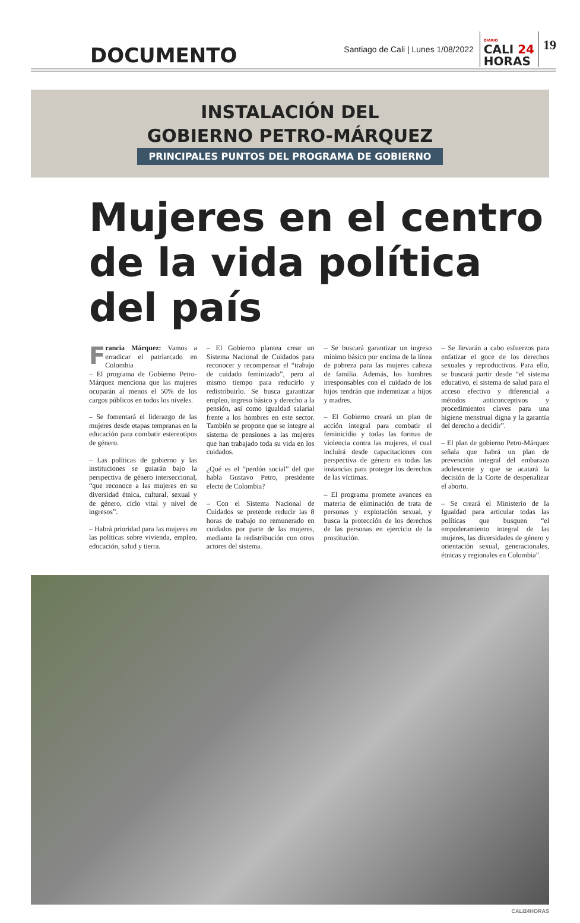DOCUMENTO
Santiago de Cali | Lunes 1/08/2022
DIARIO
CALI 24
HORAS
19
INSTALACIÓN DEL
GOBIERNO PETRO-MÁRQUEZ
PRINCIPALES PUNTOS DEL PROGRAMA DE GOBIERNO
Mujeres en el centro de la vida política del país
Francia Márquez: Vamos a erradicar el patriarcado en Colombia
– El programa de Gobierno Petro-Márquez menciona que las mujeres ocuparán al menos el 50% de los cargos públicos en todos los niveles.
– Se fomentará el liderazgo de las mujeres desde etapas tempranas en la educación para combatir estereotipos de género.
– Las políticas de gobierno y las instituciones se guiarán bajo la perspectiva de género interseccional, “que reconoce a las mujeres en su diversidad étnica, cultural, sexual y de género, ciclo vital y nivel de ingresos”.
– Habrá prioridad para las mujeres en las políticas sobre vivienda, empleo, educación, salud y tierra.
– El Gobierno plantea crear un Sistema Nacional de Cuidados para reconocer y recompensar el “trabajo de cuidado feminizado”, pero al mismo tiempo para reducirlo y redistribuirlo. Se busca garantizar empleo, ingreso básico y derecho a la pensión, así como igualdad salarial frente a los hombres en este sector. También se propone que se integre al sistema de pensiones a las mujeres que han trabajado toda su vida en los cuidados.
¿Qué es el “perdón social” del que habla Gustavo Petro, presidente electo de Colombia?
– Con el Sistema Nacional de Cuidados se pretende reducir las 8 horas de trabajo no remunerado en cuidados por parte de las mujeres, mediante la redistribución con otros actores del sistema.
– Se buscará garantizar un ingreso mínimo básico por encima de la línea de pobreza para las mujeres cabeza de familia. Además, los hombres irresponsables con el cuidado de los hijos tendrán que indemnizar a hijos y madres.
– El Gobierno creará un plan de acción integral para combatir el feminicidio y todas las formas de violencia contra las mujeres, el cual incluirá desde capacitaciones con perspectiva de género en todas las instancias para proteger los derechos de las víctimas.
– El programa promete avances en materia de eliminación de trata de personas y explotación sexual, y busca la protección de los derechos de las personas en ejercicio de la prostitución.
– Se llevarán a cabo esfuerzos para enfatizar el goce de los derechos sexuales y reproductivos. Para ello, se buscará partir desde “el sistema educativo, el sistema de salud para el acceso efectivo y diferencial a métodos anticonceptivos y procedimientos claves para una higiene menstrual digna y la garantía del derecho a decidir”.
– El plan de gobierno Petro-Márquez señala que habrá un plan de prevención integral del embarazo adolescente y que se acatará la decisión de la Corte de despenalizar el aborto.
– Se creará el Ministerio de la Igualdad para articular todas las políticas que busquen “el empoderamiento integral de las mujeres, las diversidades de género y orientación sexual, generacionales, étnicas y regionales en Colombia”.
CALI24HORAS